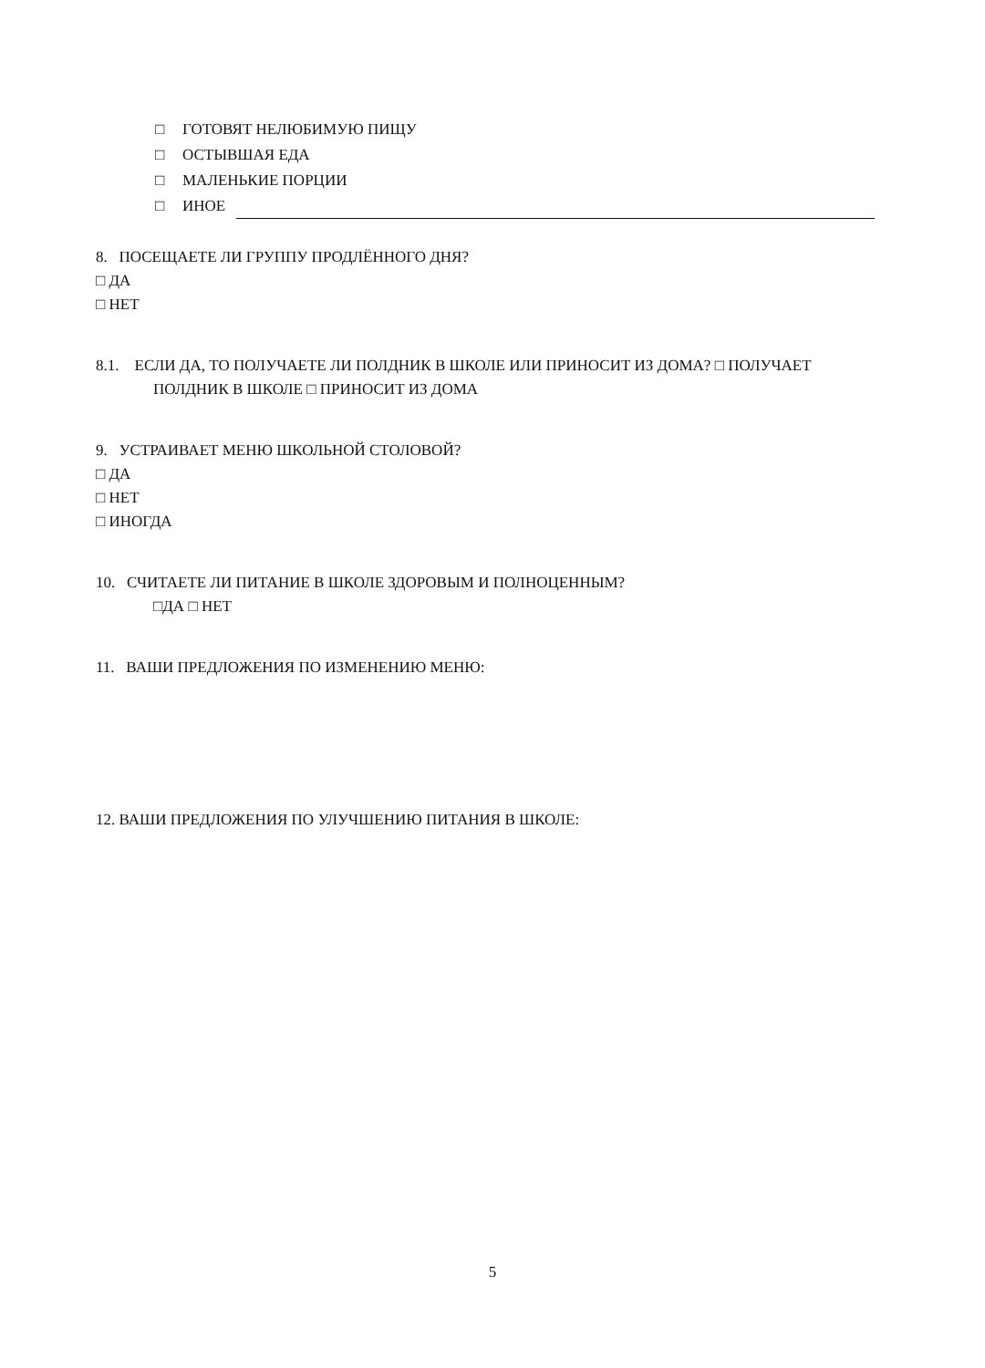□ ГОТОВЯТ НЕЛЮБИМУЮ ПИЩУ
□ ОСТЫВШАЯ ЕДА
□ МАЛЕНЬКИЕ ПОРЦИИ
□ ИНОЕ
8. ПОСЕЩАЕТЕ ЛИ ГРУППУ ПРОДЛЁННОГО ДНЯ?
□ ДА
□ НЕТ
8.1. ЕСЛИ ДА, ТО ПОЛУЧАЕТЕ ЛИ ПОЛДНИК В ШКОЛЕ ИЛИ ПРИНОСИТ ИЗ ДОМА? □ ПОЛУЧАЕТ
ПОЛДНИК В ШКОЛЕ □ ПРИНОСИТ ИЗ ДОМА
9. УСТРАИВАЕТ МЕНЮ ШКОЛЬНОЙ СТОЛОВОЙ?
□ ДА
□ НЕТ
□ ИНОГДА
10. СЧИТАЕТЕ ЛИ ПИТАНИЕ В ШКОЛЕ ЗДОРОВЫМ И ПОЛНОЦЕННЫМ?
□ДА □ НЕТ
11. ВАШИ ПРЕДЛОЖЕНИЯ ПО ИЗМЕНЕНИЮ МЕНЮ:
12. ВАШИ ПРЕДЛОЖЕНИЯ ПО УЛУЧШЕНИЮ ПИТАНИЯ В ШКОЛЕ:
5